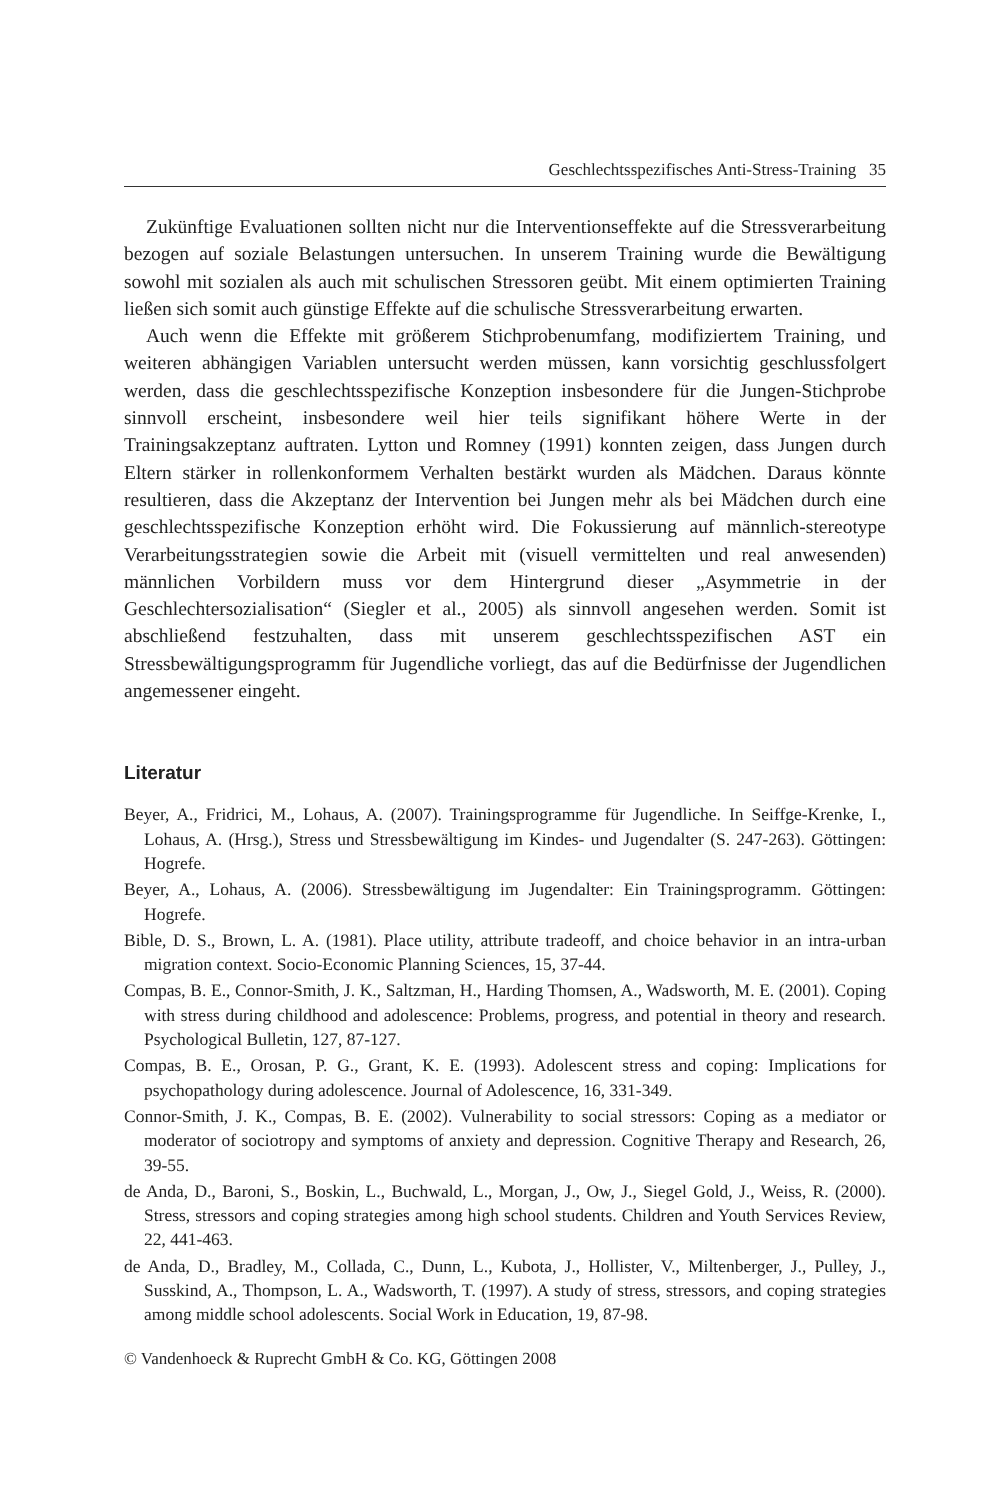Geschlechtsspezifisches Anti-Stress-Training 35
Zukünftige Evaluationen sollten nicht nur die Interventionseffekte auf die Stressverarbeitung bezogen auf soziale Belastungen untersuchen. In unserem Training wurde die Bewältigung sowohl mit sozialen als auch mit schulischen Stressoren geübt. Mit einem optimierten Training ließen sich somit auch günstige Effekte auf die schulische Stressverarbeitung erwarten.
Auch wenn die Effekte mit größerem Stichprobenumfang, modifiziertem Training, und weiteren abhängigen Variablen untersucht werden müssen, kann vorsichtig geschlussfolgert werden, dass die geschlechtsspezifische Konzeption insbesondere für die Jungen-Stichprobe sinnvoll erscheint, insbesondere weil hier teils signifikant höhere Werte in der Trainingsakzeptanz auftraten. Lytton und Romney (1991) konnten zeigen, dass Jungen durch Eltern stärker in rollenkonformem Verhalten bestärkt wurden als Mädchen. Daraus könnte resultieren, dass die Akzeptanz der Intervention bei Jungen mehr als bei Mädchen durch eine geschlechtsspezifische Konzeption erhöht wird. Die Fokussierung auf männlich-stereotype Verarbeitungsstrategien sowie die Arbeit mit (visuell vermittelten und real anwesenden) männlichen Vorbildern muss vor dem Hintergrund dieser „Asymmetrie in der Geschlechtersozialisation“ (Siegler et al., 2005) als sinnvoll angesehen werden. Somit ist abschließend festzuhalten, dass mit unserem geschlechtsspezifischen AST ein Stressbewältigungsprogramm für Jugendliche vorliegt, das auf die Bedürfnisse der Jugendlichen angemessener eingeht.
Literatur
Beyer, A., Fridrici, M., Lohaus, A. (2007). Trainingsprogramme für Jugendliche. In Seiffge-Krenke, I., Lohaus, A. (Hrsg.), Stress und Stressbewältigung im Kindes- und Jugendalter (S. 247-263). Göttingen: Hogrefe.
Beyer, A., Lohaus, A. (2006). Stressbewältigung im Jugendalter: Ein Trainingsprogramm. Göttingen: Hogrefe.
Bible, D. S., Brown, L. A. (1981). Place utility, attribute tradeoff, and choice behavior in an intra-urban migration context. Socio-Economic Planning Sciences, 15, 37-44.
Compas, B. E., Connor-Smith, J. K., Saltzman, H., Harding Thomsen, A., Wadsworth, M. E. (2001). Coping with stress during childhood and adolescence: Problems, progress, and potential in theory and research. Psychological Bulletin, 127, 87-127.
Compas, B. E., Orosan, P. G., Grant, K. E. (1993). Adolescent stress and coping: Implications for psychopathology during adolescence. Journal of Adolescence, 16, 331-349.
Connor-Smith, J. K., Compas, B. E. (2002). Vulnerability to social stressors: Coping as a mediator or moderator of sociotropy and symptoms of anxiety and depression. Cognitive Therapy and Research, 26, 39-55.
de Anda, D., Baroni, S., Boskin, L., Buchwald, L., Morgan, J., Ow, J., Siegel Gold, J., Weiss, R. (2000). Stress, stressors and coping strategies among high school students. Children and Youth Services Review, 22, 441-463.
de Anda, D., Bradley, M., Collada, C., Dunn, L., Kubota, J., Hollister, V., Miltenberger, J., Pulley, J., Susskind, A., Thompson, L. A., Wadsworth, T. (1997). A study of stress, stressors, and coping strategies among middle school adolescents. Social Work in Education, 19, 87-98.
© Vandenhoeck & Ruprecht GmbH & Co. KG, Göttingen 2008